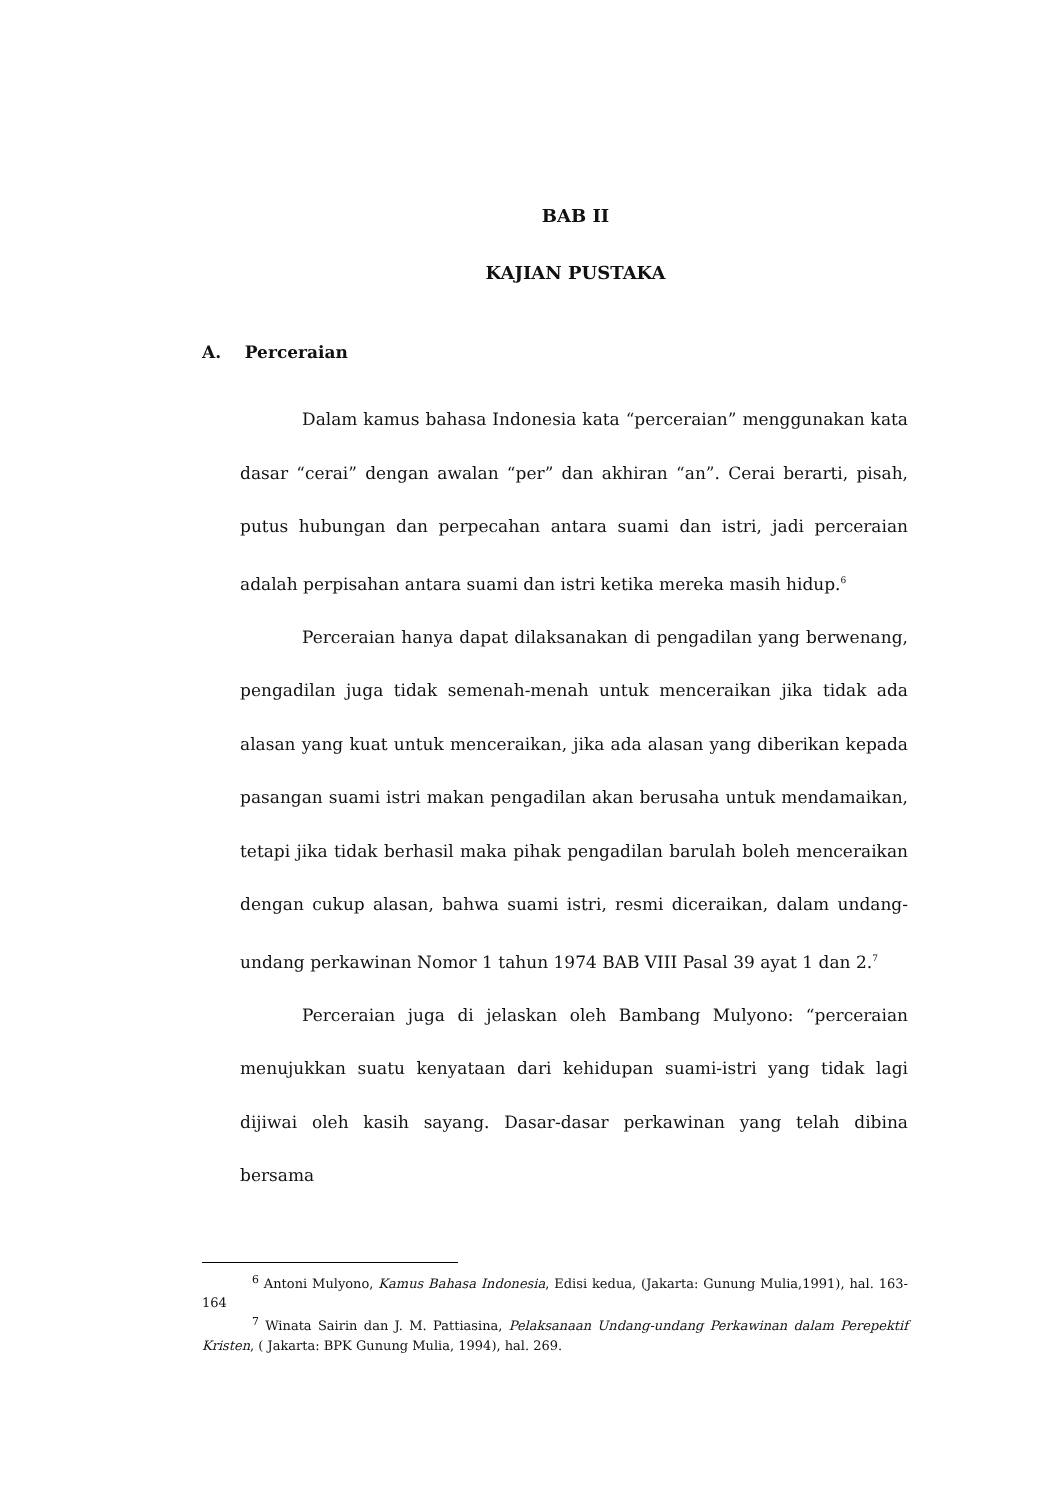BAB II
KAJIAN PUSTAKA
A. Perceraian
Dalam kamus bahasa Indonesia kata “perceraian” menggunakan kata dasar “cerai” dengan awalan “per” dan akhiran “an”. Cerai berarti, pisah, putus hubungan dan perpecahan antara suami dan istri, jadi perceraian adalah perpisahan antara suami dan istri ketika mereka masih hidup.<sup>6</sup>
Perceraian hanya dapat dilaksanakan di pengadilan yang berwenang, pengadilan juga tidak semenah-menah untuk menceraikan jika tidak ada alasan yang kuat untuk menceraikan, jika ada alasan yang diberikan kepada pasangan suami istri makan pengadilan akan berusaha untuk mendamaikan, tetapi jika tidak berhasil maka pihak pengadilan barulah boleh menceraikan dengan cukup alasan, bahwa suami istri, resmi diceraikan, dalam undang-undang perkawinan Nomor 1 tahun 1974 BAB VIII Pasal 39 ayat 1 dan 2.<sup>7</sup>
Perceraian juga di jelaskan oleh Bambang Mulyono: “perceraian menujukkan suatu kenyataan dari kehidupan suami-istri yang tidak lagi dijiwai oleh kasih sayang. Dasar-dasar perkawinan yang telah dibina bersama
<sup>6</sup> Antoni Mulyono, Kamus Bahasa Indonesia, Edisi kedua, (Jakarta: Gunung Mulia,1991), hal. 163-164
<sup>7</sup> Winata Sairin dan J. M. Pattiasina, Pelaksanaan Undang-undang Perkawinan dalam Perepektif Kristen, ( Jakarta: BPK Gunung Mulia, 1994), hal. 269.